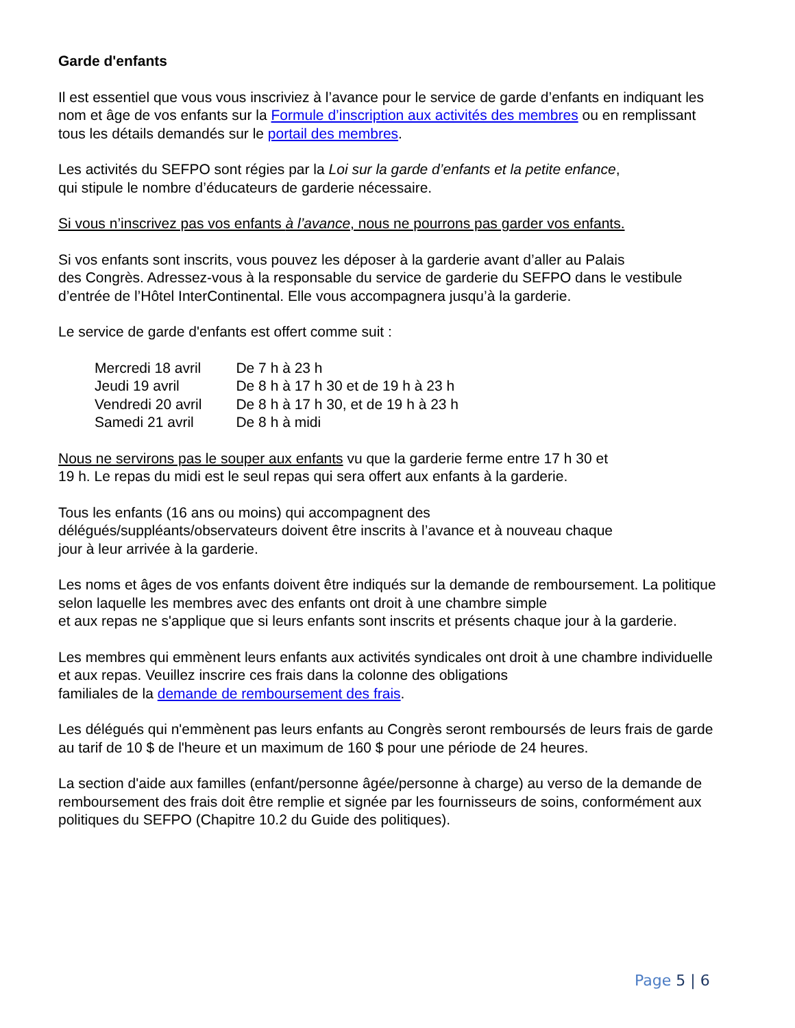Garde d'enfants
Il est essentiel que vous vous inscriviez à l’avance pour le service de garde d’enfants en indiquant les nom et âge de vos enfants sur la Formule d’inscription aux activités des membres ou en remplissant tous les détails demandés sur le portail des membres.
Les activités du SEFPO sont régies par la Loi sur la garde d’enfants et la petite enfance,
qui stipule le nombre d’éducateurs de garderie nécessaire.
Si vous n’inscrivez pas vos enfants à l’avance, nous ne pourrons pas garder vos enfants.
Si vos enfants sont inscrits, vous pouvez les déposer à la garderie avant d’aller au Palais
des Congrès. Adressez-vous à la responsable du service de garderie du SEFPO dans le vestibule d’entrée de l’Hôtel InterContinental. Elle vous accompagnera jusqu’à la garderie.
Le service de garde d'enfants est offert comme suit :
| Mercredi 18 avril | De 7 h à 23 h |
| Jeudi 19 avril | De 8 h à 17 h 30 et de 19 h à 23 h |
| Vendredi 20 avril | De 8 h à 17 h 30, et de 19 h à 23 h |
| Samedi 21 avril | De 8 h à midi |
Nous ne servirons pas le souper aux enfants vu que la garderie ferme entre 17 h 30 et
19 h. Le repas du midi est le seul repas qui sera offert aux enfants à la garderie.
Tous les enfants (16 ans ou moins) qui accompagnent des
délégués/suppléants/observateurs doivent être inscrits à l’avance et à nouveau chaque
jour à leur arrivée à la garderie.
Les noms et âges de vos enfants doivent être indiqués sur la demande de remboursement. La politique selon laquelle les membres avec des enfants ont droit à une chambre simple
et aux repas ne s'applique que si leurs enfants sont inscrits et présents chaque jour à la garderie.
Les membres qui emmènent leurs enfants aux activités syndicales ont droit à une chambre individuelle et aux repas. Veuillez inscrire ces frais dans la colonne des obligations
familiales de la demande de remboursement des frais.
Les délégués qui n'emmènent pas leurs enfants au Congrès seront remboursés de leurs frais de garde au tarif de 10 $ de l'heure et un maximum de 160 $ pour une période de 24 heures.
La section d'aide aux familles (enfant/personne âgée/personne à charge) au verso de la demande de remboursement des frais doit être remplie et signée par les fournisseurs de soins, conformément aux politiques du SEFPO (Chapitre 10.2 du Guide des politiques).
Page 5 | 6